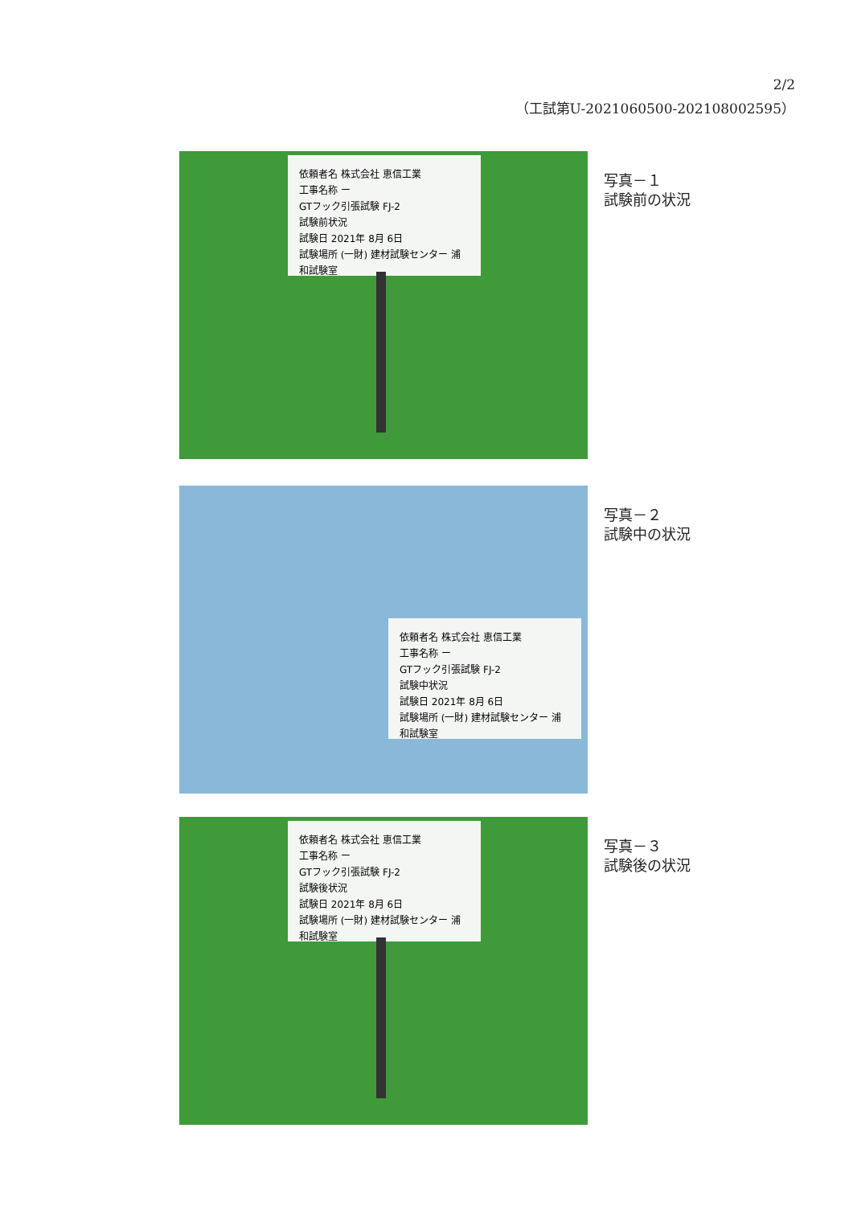2/2
（工試第U-2021060500-202108002595）
依頼者名 株式会社 恵信工業
工事名称 ー
GTフック引張試験 FJ-2
試験前状況
試験日 2021年 8月 6日
試験場所 (一財) 建材試験センター 浦和試験室
写真－１
試験前の状況
依頼者名 株式会社 恵信工業
工事名称 ー
GTフック引張試験 FJ-2
試験中状況
試験日 2021年 8月 6日
試験場所 (一財) 建材試験センター 浦和試験室
写真－２
試験中の状況
依頼者名 株式会社 恵信工業
工事名称 ー
GTフック引張試験 FJ-2
試験後状況
試験日 2021年 8月 6日
試験場所 (一財) 建材試験センター 浦和試験室
写真－３
試験後の状況